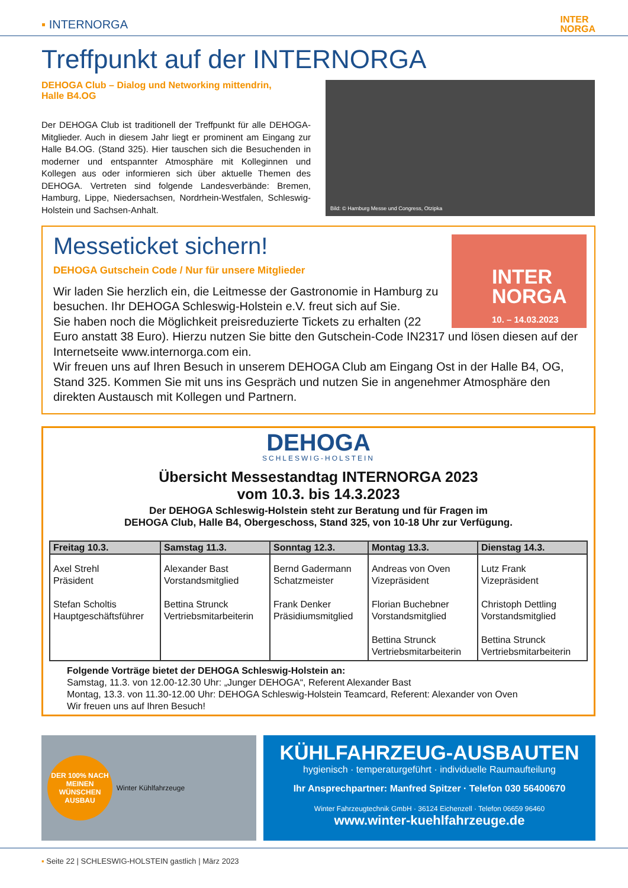▪ INTERNORGA INTER
NORGA
Treffpunkt auf der INTERNORGA
DEHOGA Club – Dialog und Networking mittendrin,
Halle B4.OG
Der DEHOGA Club ist traditionell der Treffpunkt für alle DEHOGA-Mitglieder. Auch in diesem Jahr liegt er prominent am Eingang zur Halle B4.OG. (Stand 325). Hier tauschen sich die Besuchenden in moderner und entspannter Atmosphäre mit Kolleginnen und Kollegen aus oder informieren sich über aktuelle Themen des DEHOGA. Vertreten sind folgende Landesverbände: Bremen, Hamburg, Lippe, Niedersachsen, Nordrhein-Westfalen, Schleswig-Holstein und Sachsen-Anhalt.
Bild: © Hamburg Messe und Congress, Otzipka
INTER
NORGA
10. – 14.03.2023
Messeticket sichern!
DEHOGA Gutschein Code / Nur für unsere Mitglieder
Wir laden Sie herzlich ein, die Leitmesse der Gastronomie in Hamburg zu besuchen. Ihr DEHOGA Schleswig-Holstein e.V. freut sich auf Sie.
Sie haben noch die Möglichkeit preisreduzierte Tickets zu erhalten (22 Euro anstatt 38 Euro). Hierzu nutzen Sie bitte den Gutschein-Code IN2317 und lösen diesen auf der Internetseite www.internorga.com ein.
Wir freuen uns auf Ihren Besuch in unserem DEHOGA Club am Eingang Ost in der Halle B4, OG, Stand 325. Kommen Sie mit uns ins Gespräch und nutzen Sie in angenehmer Atmosphäre den direkten Austausch mit Kollegen und Partnern.
DEHOGA
SCHLESWIG-HOLSTEIN
Übersicht Messestandtag INTERNORGA 2023
vom 10.3. bis 14.3.2023
Der DEHOGA Schleswig-Holstein steht zur Beratung und für Fragen im
DEHOGA Club, Halle B4, Obergeschoss, Stand 325, von 10-18 Uhr zur Verfügung.
| Freitag 10.3. | Samstag 11.3. | Sonntag 12.3. | Montag 13.3. | Dienstag 14.3. |
| --- | --- | --- | --- | --- |
| Axel Strehl Präsident Stefan Scholtis Hauptgeschäftsführer | Alexander Bast Vorstandsmitglied Bettina Strunck Vertriebsmitarbeiterin | Bernd Gadermann Schatzmeister Frank Denker Präsidiumsmitglied | Andreas von Oven Vizepräsident Florian Buchebner Vorstandsmitglied Bettina Strunck Vertriebsmitarbeiterin | Lutz Frank Vizepräsident Christoph Dettling Vorstandsmitglied Bettina Strunck Vertriebsmitarbeiterin |
Folgende Vorträge bietet der DEHOGA Schleswig-Holstein an:
Samstag, 11.3. von 12.00-12.30 Uhr: „Junger DEHOGA“, Referent Alexander Bast
Montag, 13.3. von 11.30-12.00 Uhr: DEHOGA Schleswig-Holstein Teamcard, Referent: Alexander von Oven
Wir freuen uns auf Ihren Besuch!
DER 100% NACH MEINEN WÜNSCHEN AUSBAU Winter Kühlfahrzeuge
KÜHLFAHRZEUG-AUSBAUTEN
hygienisch · temperaturgeführt · individuelle Raumaufteilung
Ihr Ansprechpartner: Manfred Spitzer · Telefon 030 56400670
Winter Fahrzeugtechnik GmbH · 36124 Eichenzell · Telefon 06659 96460
www.winter-kuehlfahrzeuge.de
▪ Seite 22 | SCHLESWIG-HOLSTEIN gastlich | März 2023